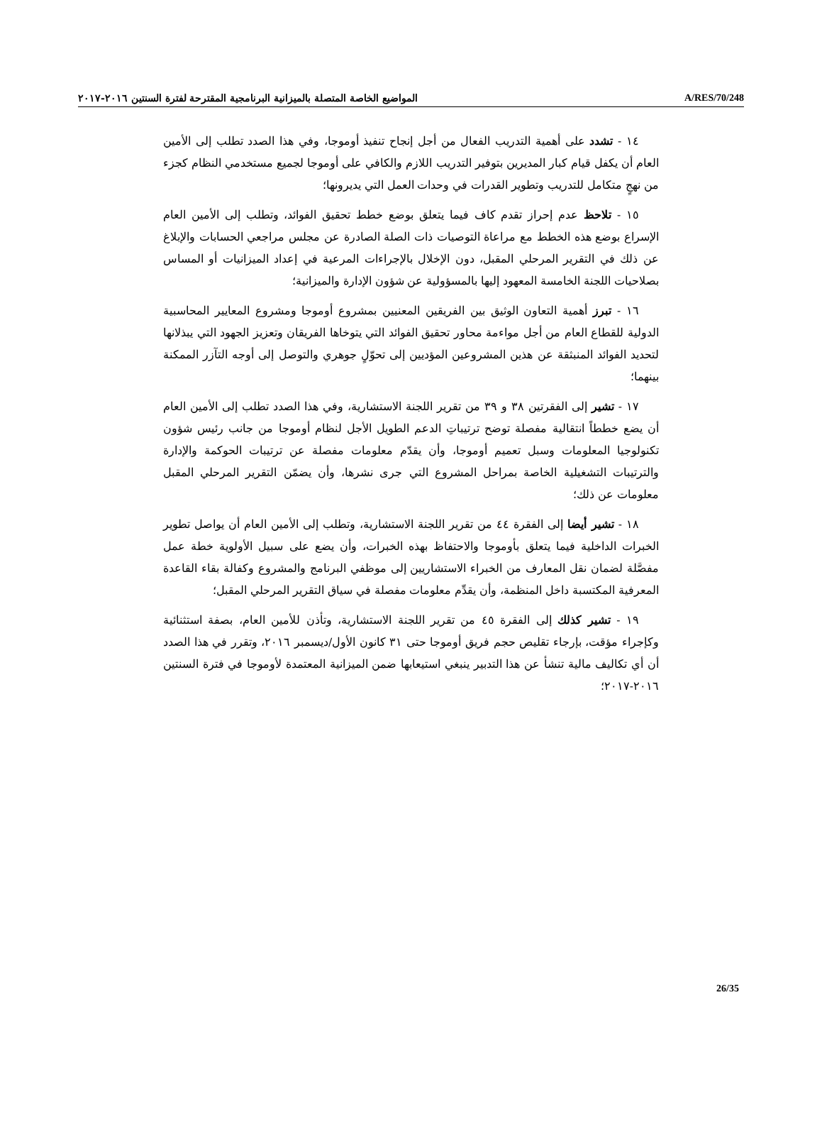المواضيع الخاصة المتصلة بالميزانية البرنامجية المقترحة لفترة السنتين ٢٠١٦-٢٠١٧ A/RES/70/248
١٤ - تشدد على أهمية التدريب الفعال من أجل إنجاح تنفيذ أوموجا، وفي هذا الصدد تطلب إلى الأمين العام أن يكفل قيام كبار المديرين بتوفير التدريب اللازم والكافي على أوموجا لجميع مستخدمي النظام كجزء من نهجٍ متكامل للتدريب وتطوير القدرات في وحدات العمل التي يديرونها؛
١٥ - تلاحظ عدم إحراز تقدم كاف فيما يتعلق بوضع خطط تحقيق الفوائد، وتطلب إلى الأمين العام الإسراع بوضع هذه الخطط مع مراعاة التوصيات ذات الصلة الصادرة عن مجلس مراجعي الحسابات والإبلاغ عن ذلك في التقرير المرحلي المقبل، دون الإخلال بالإجراءات المرعية في إعداد الميزانيات أو المساس بصلاحيات اللجنة الخامسة المعهود إليها بالمسؤولية عن شؤون الإدارة والميزانية؛
١٦ - تبرز أهمية التعاون الوثيق بين الفريقين المعنيين بمشروع أوموجا ومشروع المعايير المحاسبية الدولية للقطاع العام من أجل مواءمة محاور تحقيق الفوائد التي يتوخاها الفريقان وتعزيز الجهود التي يبذلانها لتحديد الفوائد المنبثقة عن هذين المشروعين المؤديين إلى تحوّلٍ جوهري والتوصل إلى أوجه التآزر الممكنة بينهما؛
١٧ - تشير إلى الفقرتين ٣٨ و ٣٩ من تقرير اللجنة الاستشارية، وفي هذا الصدد تطلب إلى الأمين العام أن يضع خططاً انتقالية مفصلة توضح ترتيباتِ الدعم الطويل الأجل لنظام أوموجا من جانب رئيس شؤون تكنولوجيا المعلومات وسبل تعميم أوموجا، وأن يقدّم معلومات مفصلة عن ترتيبات الحوكمة والإدارة والترتيبات التشغيلية الخاصة بمراحل المشروع التي جرى نشرها، وأن يضمّن التقرير المرحلي المقبل معلومات عن ذلك؛
١٨ - تشير أيضا إلى الفقرة ٤٤ من تقرير اللجنة الاستشارية، وتطلب إلى الأمين العام أن يواصل تطوير الخبرات الداخلية فيما يتعلق بأوموجا والاحتفاظ بهذه الخبرات، وأن يضع على سبيل الأولوية خطة عمل مفصَّلة لضمان نقل المعارف من الخبراء الاستشاريين إلى موظفي البرنامج والمشروع وكفالة بقاء القاعدة المعرفية المكتسبة داخل المنظمة، وأن يقدِّم معلومات مفصلة في سياق التقرير المرحلي المقبل؛
١٩ - تشير كذلك إلى الفقرة ٤٥ من تقرير اللجنة الاستشارية، وتأذن للأمين العام، بصفة استثنائية وكإجراء مؤقت، بإرجاء تقليص حجم فريق أوموجا حتى ٣١ كانون الأول/ديسمبر ٢٠١٦، وتقرر في هذا الصدد أن أي تكاليف مالية تنشأ عن هذا التدبير ينبغي استيعابها ضمن الميزانية المعتمدة لأوموجا في فترة السنتين ٢٠١٦-٢٠١٧؛
26/35